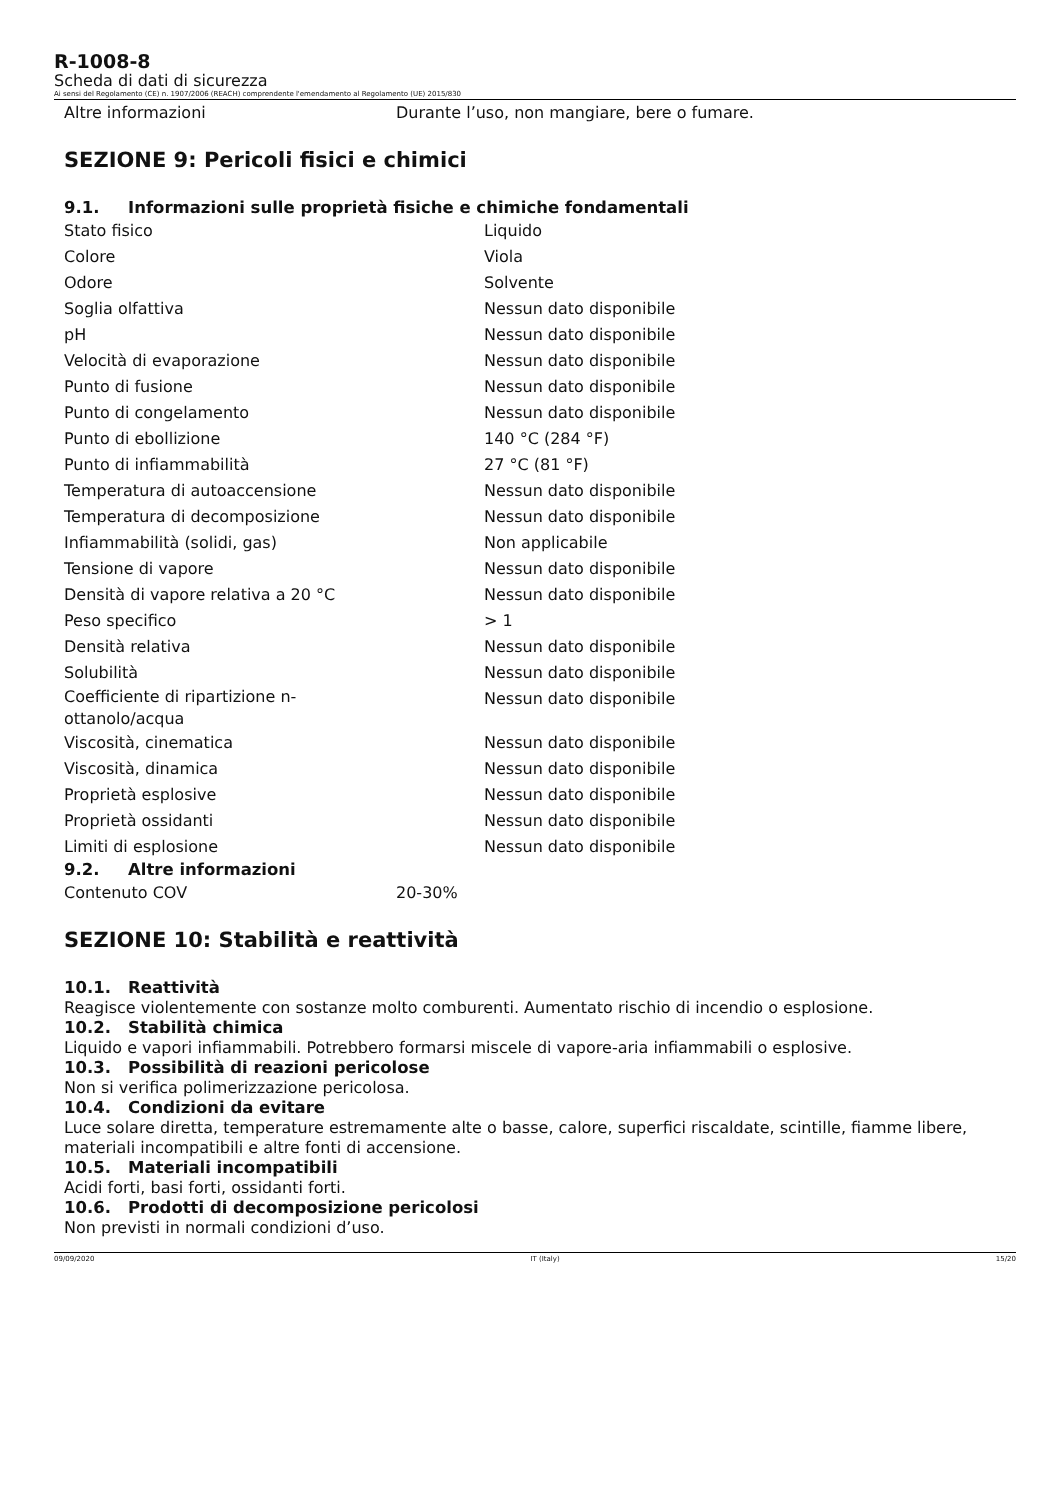R-1008-8
Scheda di dati di sicurezza
Ai sensi del Regolamento (CE) n. 1907/2006 (REACH) comprendente l'emendamento al Regolamento (UE) 2015/830
| Altre informazioni | Durante l’uso, non mangiare, bere o fumare. |
SEZIONE 9: Pericoli fisici e chimici
9.1. Informazioni sulle proprietà fisiche e chimiche fondamentali
| Stato fisico | Liquido |
| Colore | Viola |
| Odore | Solvente |
| Soglia olfattiva | Nessun dato disponibile |
| pH | Nessun dato disponibile |
| Velocità di evaporazione | Nessun dato disponibile |
| Punto di fusione | Nessun dato disponibile |
| Punto di congelamento | Nessun dato disponibile |
| Punto di ebollizione | 140 °C (284 °F) |
| Punto di infiammabilità | 27 °C (81 °F) |
| Temperatura di autoaccensione | Nessun dato disponibile |
| Temperatura di decomposizione | Nessun dato disponibile |
| Infiammabilità (solidi, gas) | Non applicabile |
| Tensione di vapore | Nessun dato disponibile |
| Densità di vapore relativa a 20 °C | Nessun dato disponibile |
| Peso specifico | > 1 |
| Densità relativa | Nessun dato disponibile |
| Solubilità | Nessun dato disponibile |
| Coefficiente di ripartizione n- ottanolo/acqua | Nessun dato disponibile |
| Viscosità, cinematica | Nessun dato disponibile |
| Viscosità, dinamica | Nessun dato disponibile |
| Proprietà esplosive | Nessun dato disponibile |
| Proprietà ossidanti | Nessun dato disponibile |
| Limiti di esplosione | Nessun dato disponibile |
9.2. Altre informazioni
| Contenuto COV | 20-30% |
SEZIONE 10: Stabilità e reattività
10.1. Reattività
Reagisce violentemente con sostanze molto comburenti. Aumentato rischio di incendio o esplosione.
10.2. Stabilità chimica
Liquido e vapori infiammabili. Potrebbero formarsi miscele di vapore-aria infiammabili o esplosive.
10.3. Possibilità di reazioni pericolose
Non si verifica polimerizzazione pericolosa.
10.4. Condizioni da evitare
Luce solare diretta, temperature estremamente alte o basse, calore, superfici riscaldate, scintille, fiamme libere, materiali incompatibili e altre fonti di accensione.
10.5. Materiali incompatibili
Acidi forti, basi forti, ossidanti forti.
10.6. Prodotti di decomposizione pericolosi
Non previsti in normali condizioni d’uso.
09/09/2020 IT (Italy) 15/20